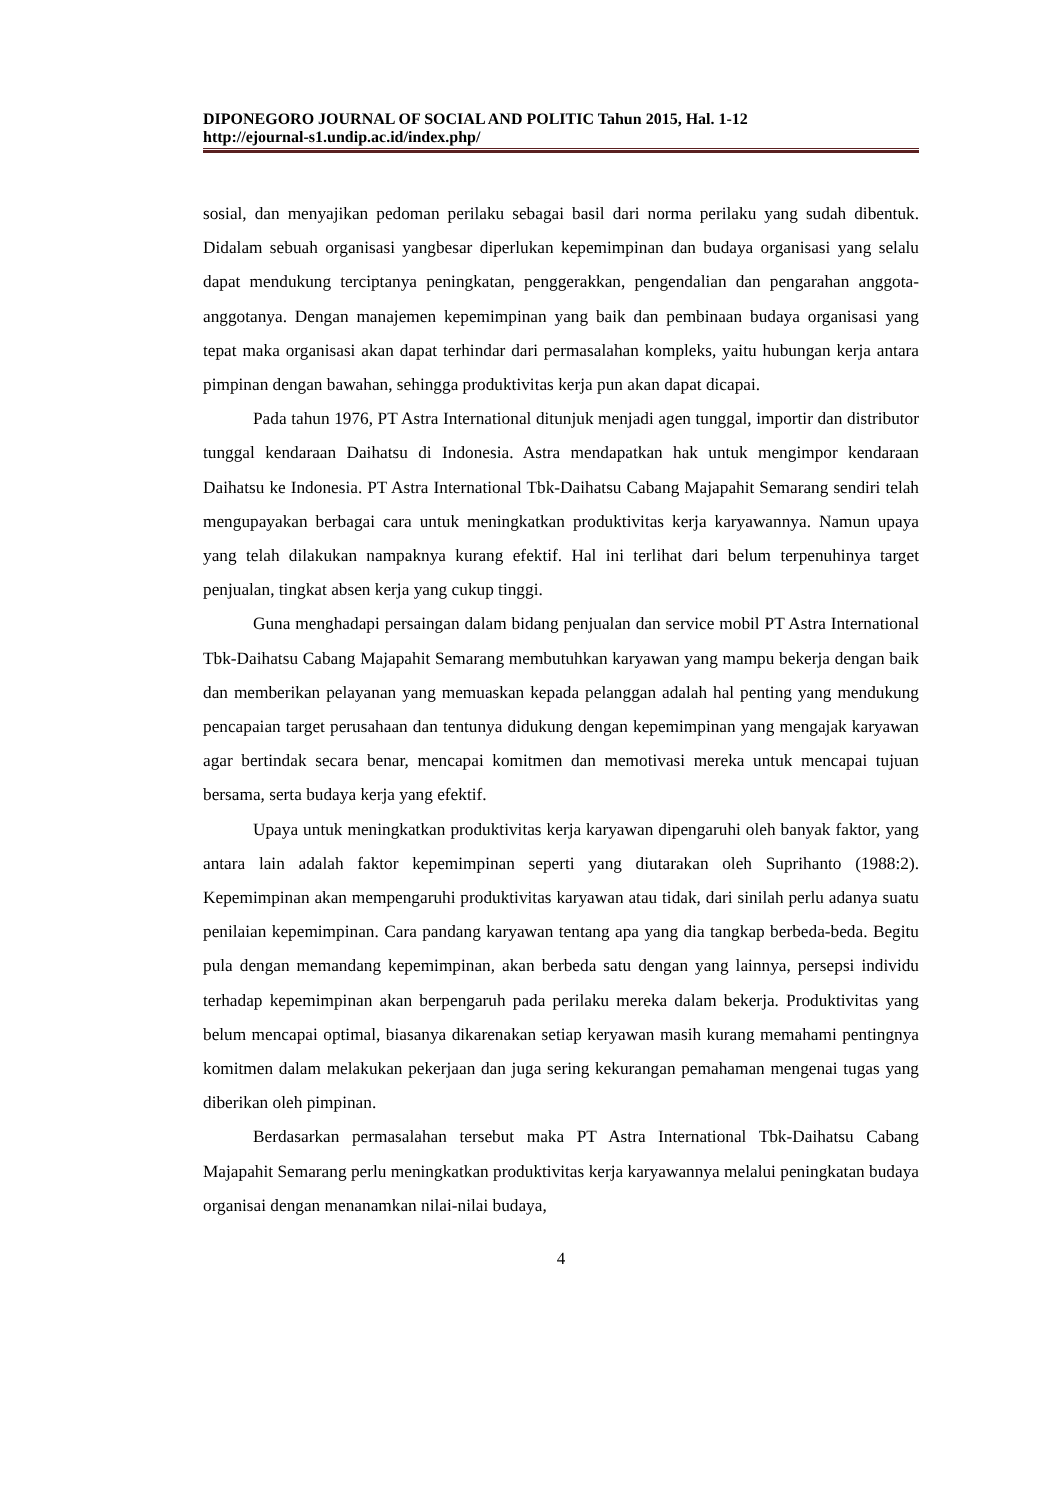DIPONEGORO JOURNAL OF SOCIAL AND POLITIC Tahun 2015, Hal. 1-12
http://ejournal-s1.undip.ac.id/index.php/
sosial, dan menyajikan pedoman perilaku sebagai basil dari norma perilaku yang sudah dibentuk. Didalam sebuah organisasi yangbesar diperlukan kepemimpinan dan budaya organisasi yang selalu dapat mendukung terciptanya peningkatan, penggerakkan, pengendalian dan pengarahan anggota-anggotanya. Dengan manajemen kepemimpinan yang baik dan pembinaan budaya organisasi yang tepat maka organisasi akan dapat terhindar dari permasalahan kompleks, yaitu hubungan kerja antara pimpinan dengan bawahan, sehingga produktivitas kerja pun akan dapat dicapai.
Pada tahun 1976, PT Astra International ditunjuk menjadi agen tunggal, importir dan distributor tunggal kendaraan Daihatsu di Indonesia. Astra mendapatkan hak untuk mengimpor kendaraan Daihatsu ke Indonesia. PT Astra International Tbk-Daihatsu Cabang Majapahit Semarang sendiri telah mengupayakan berbagai cara untuk meningkatkan produktivitas kerja karyawannya. Namun upaya yang telah dilakukan nampaknya kurang efektif. Hal ini terlihat dari belum terpenuhinya target penjualan, tingkat absen kerja yang cukup tinggi.
Guna menghadapi persaingan dalam bidang penjualan dan service mobil PT Astra International Tbk-Daihatsu Cabang Majapahit Semarang membutuhkan karyawan yang mampu bekerja dengan baik dan memberikan pelayanan yang memuaskan kepada pelanggan adalah hal penting yang mendukung pencapaian target perusahaan dan tentunya didukung dengan kepemimpinan yang mengajak karyawan agar bertindak secara benar, mencapai komitmen dan memotivasi mereka untuk mencapai tujuan bersama, serta budaya kerja yang efektif.
Upaya untuk meningkatkan produktivitas kerja karyawan dipengaruhi oleh banyak faktor, yang antara lain adalah faktor kepemimpinan seperti yang diutarakan oleh Suprihanto (1988:2). Kepemimpinan akan mempengaruhi produktivitas karyawan atau tidak, dari sinilah perlu adanya suatu penilaian kepemimpinan. Cara pandang karyawan tentang apa yang dia tangkap berbeda-beda. Begitu pula dengan memandang kepemimpinan, akan berbeda satu dengan yang lainnya, persepsi individu terhadap kepemimpinan akan berpengaruh pada perilaku mereka dalam bekerja. Produktivitas yang belum mencapai optimal, biasanya dikarenakan setiap keryawan masih kurang memahami pentingnya komitmen dalam melakukan pekerjaan dan juga sering kekurangan pemahaman mengenai tugas yang diberikan oleh pimpinan.
Berdasarkan permasalahan tersebut maka PT Astra International Tbk-Daihatsu Cabang Majapahit Semarang perlu meningkatkan produktivitas kerja karyawannya melalui peningkatan budaya organisai dengan menanamkan nilai-nilai budaya,
4